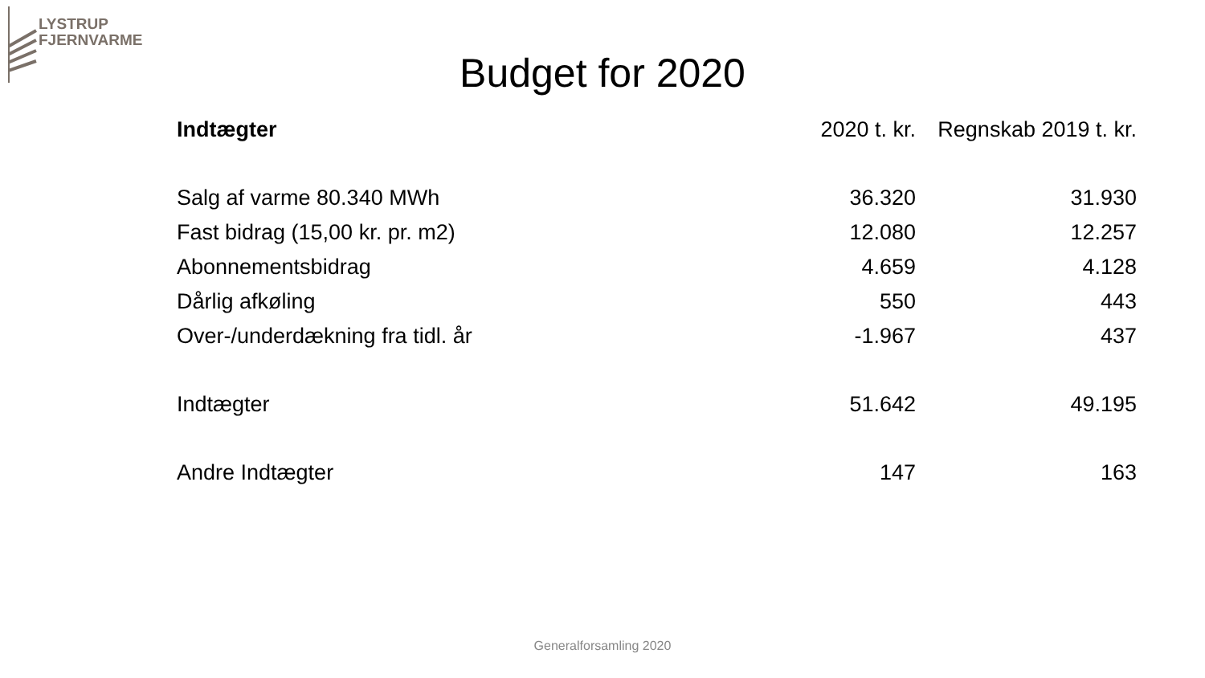LYSTRUP
FJERNVARME
Budget for 2020
| Indtægter | 2020 t. kr. | Regnskab 2019 t. kr. |
| --- | --- | --- |
| Salg af varme 80.340 MWh | 36.320 | 31.930 |
| Fast bidrag (15,00 kr. pr. m2) | 12.080 | 12.257 |
| Abonnementsbidrag | 4.659 | 4.128 |
| Dårlig afkøling | 550 | 443 |
| Over-/underdækning fra tidl. år | -1.967 | 437 |
| Indtægter | 51.642 | 49.195 |
| Andre Indtægter | 147 | 163 |
Generalforsamling 2020